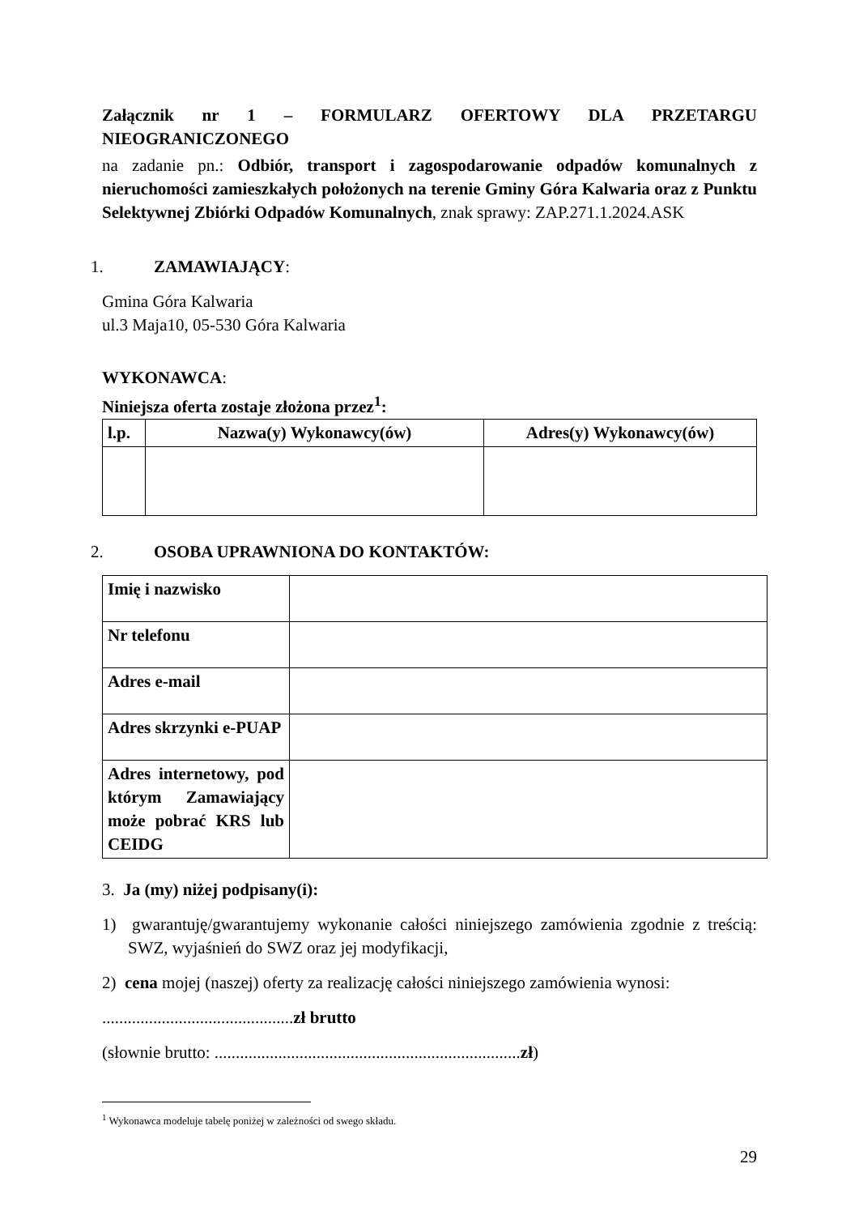Załącznik nr 1 – FORMULARZ OFERTOWY DLA PRZETARGU
NIEOGRANICZONEGO
na zadanie pn.: Odbiór, transport i zagospodarowanie odpadów komunalnych z nieruchomości zamieszkałych położonych na terenie Gminy Góra Kalwaria oraz z Punktu Selektywnej Zbiórki Odpadów Komunalnych, znak sprawy: ZAP.271.1.2024.ASK
1. ZAMAWIAJĄCY:
Gmina Góra Kalwaria
ul.3 Maja10, 05-530 Góra Kalwaria
WYKONAWCA:
Niniejsza oferta zostaje złożona przez<sup>1</sup>:
| l.p. | Nazwa(y) Wykonawcy(ów) | Adres(y) Wykonawcy(ów) |
| --- | --- | --- |
2. OSOBA UPRAWNIONA DO KONTAKTÓW:
| Imię i nazwisko | |
| Nr telefonu | |
| Adres e-mail | |
| Adres skrzynki e-PUAP | |
| Adres internetowy, pod którym Zamawiający może pobrać KRS lub CEIDG | |
3. Ja (my) niżej podpisany(i):
1) gwarantuję/gwarantujemy wykonanie całości niniejszego zamówienia zgodnie z treścią: SWZ, wyjaśnień do SWZ oraz jej modyfikacji,
2) cena mojej (naszej) oferty za realizację całości niniejszego zamówienia wynosi:
.............................................zł brutto
(słownie brutto: ........................................................................zł)
<sup>1</sup> Wykonawca modeluje tabelę poniżej w zależności od swego składu.
29